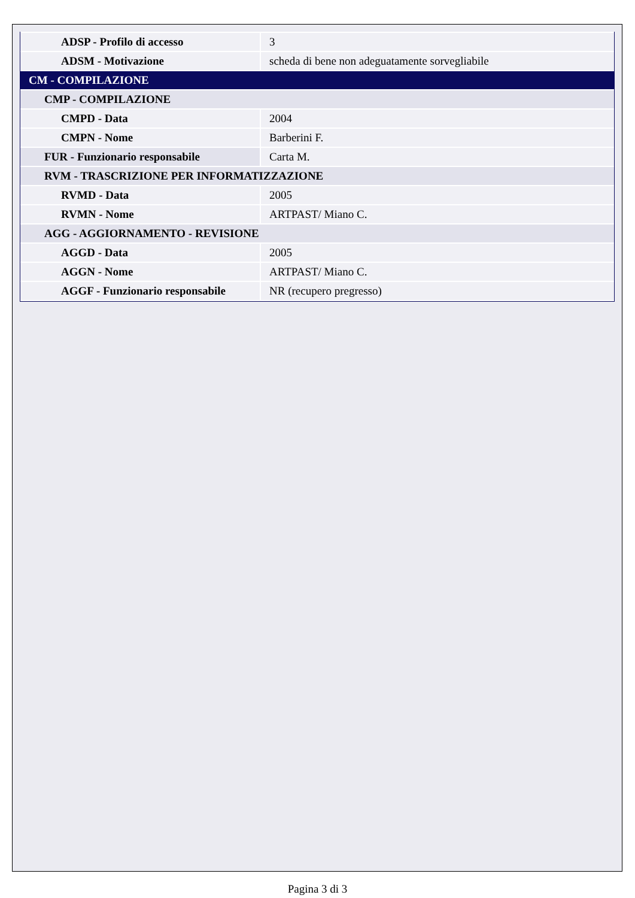| ADSP - Profilo di accesso | 3 |
| ADSM - Motivazione | scheda di bene non adeguatamente sorvegliabile |
| CM - COMPILAZIONE | |
| CMP - COMPILAZIONE | |
| CMPD - Data | 2004 |
| CMPN - Nome | Barberini F. |
| FUR - Funzionario responsabile | Carta M. |
| RVM - TRASCRIZIONE PER INFORMATIZZAZIONE | |
| RVMD - Data | 2005 |
| RVMN - Nome | ARTPAST/ Miano C. |
| AGG - AGGIORNAMENTO - REVISIONE | |
| AGGD - Data | 2005 |
| AGGN - Nome | ARTPAST/ Miano C. |
| AGGF - Funzionario responsabile | NR (recupero pregresso) |
Pagina 3 di 3